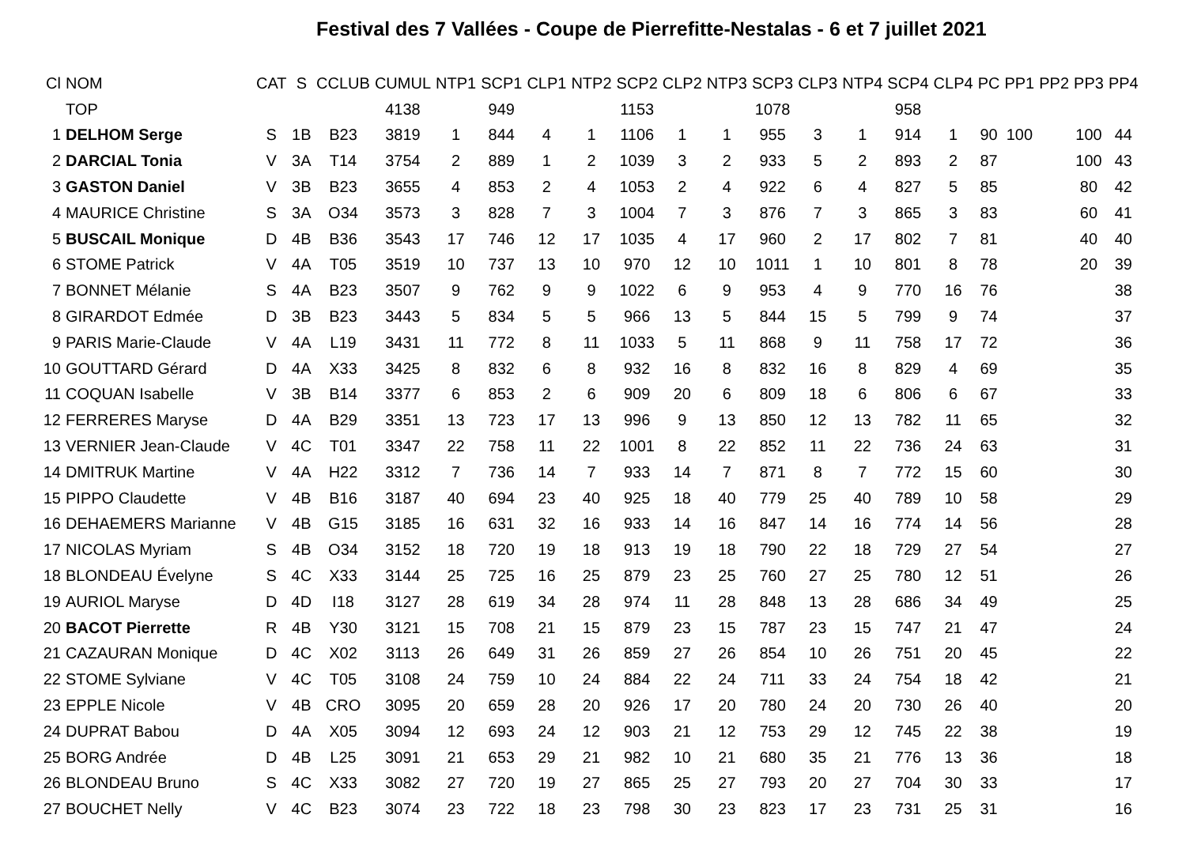Festival des 7 Vallées - Coupe de Pierrefitte-Nestalas - 6 et 7 juillet 2021
| Cl | NOM | CAT | S | CCLUB | CUMUL | NTP1 | SCP1 | CLP1 | NTP2 | SCP2 | CLP2 | NTP3 | SCP3 | CLP3 | NTP4 | SCP4 | CLP4 | PC | PP1 | PP2 | PP3 | PP4 |
| --- | --- | --- | --- | --- | --- | --- | --- | --- | --- | --- | --- | --- | --- | --- | --- | --- | --- | --- | --- | --- | --- | --- |
| | TOP | | | | 4138 | | 949 | | | 1153 | | | 1078 | | | 958 | | | | | | |
| 1 | DELHOM Serge | S | 1B | B23 | 3819 | 1 | 844 | 4 | 1 | 1106 | 1 | 1 | 955 | 3 | 1 | 914 | 1 | 90 | 100 | | 100 | 44 |
| 2 | DARCIAL Tonia | V | 3A | T14 | 3754 | 2 | 889 | 1 | 2 | 1039 | 3 | 2 | 933 | 5 | 2 | 893 | 2 | 87 | | | 100 | 43 |
| 3 | GASTON Daniel | V | 3B | B23 | 3655 | 4 | 853 | 2 | 4 | 1053 | 2 | 4 | 922 | 6 | 4 | 827 | 5 | 85 | | | 80 | 42 |
| 4 | MAURICE Christine | S | 3A | O34 | 3573 | 3 | 828 | 7 | 3 | 1004 | 7 | 3 | 876 | 7 | 3 | 865 | 3 | 83 | | | 60 | 41 |
| 5 | BUSCAIL Monique | D | 4B | B36 | 3543 | 17 | 746 | 12 | 17 | 1035 | 4 | 17 | 960 | 2 | 17 | 802 | 7 | 81 | | | 40 | 40 |
| 6 | STOME Patrick | V | 4A | T05 | 3519 | 10 | 737 | 13 | 10 | 970 | 12 | 10 | 1011 | 1 | 10 | 801 | 8 | 78 | | | 20 | 39 |
| 7 | BONNET Mélanie | S | 4A | B23 | 3507 | 9 | 762 | 9 | 9 | 1022 | 6 | 9 | 953 | 4 | 9 | 770 | 16 | 76 | | | | 38 |
| 8 | GIRARDOT Edmée | D | 3B | B23 | 3443 | 5 | 834 | 5 | 5 | 966 | 13 | 5 | 844 | 15 | 5 | 799 | 9 | 74 | | | | 37 |
| 9 | PARIS Marie-Claude | V | 4A | L19 | 3431 | 11 | 772 | 8 | 11 | 1033 | 5 | 11 | 868 | 9 | 11 | 758 | 17 | 72 | | | | 36 |
| 10 | GOUTTARD Gérard | D | 4A | X33 | 3425 | 8 | 832 | 6 | 8 | 932 | 16 | 8 | 832 | 16 | 8 | 829 | 4 | 69 | | | | 35 |
| 11 | COQUAN Isabelle | V | 3B | B14 | 3377 | 6 | 853 | 2 | 6 | 909 | 20 | 6 | 809 | 18 | 6 | 806 | 6 | 67 | | | | 33 |
| 12 | FERRERES Maryse | D | 4A | B29 | 3351 | 13 | 723 | 17 | 13 | 996 | 9 | 13 | 850 | 12 | 13 | 782 | 11 | 65 | | | | 32 |
| 13 | VERNIER Jean-Claude | V | 4C | T01 | 3347 | 22 | 758 | 11 | 22 | 1001 | 8 | 22 | 852 | 11 | 22 | 736 | 24 | 63 | | | | 31 |
| 14 | DMITRUK Martine | V | 4A | H22 | 3312 | 7 | 736 | 14 | 7 | 933 | 14 | 7 | 871 | 8 | 7 | 772 | 15 | 60 | | | | 30 |
| 15 | PIPPO Claudette | V | 4B | B16 | 3187 | 40 | 694 | 23 | 40 | 925 | 18 | 40 | 779 | 25 | 40 | 789 | 10 | 58 | | | | 29 |
| 16 | DEHAEMERS Marianne | V | 4B | G15 | 3185 | 16 | 631 | 32 | 16 | 933 | 14 | 16 | 847 | 14 | 16 | 774 | 14 | 56 | | | | 28 |
| 17 | NICOLAS Myriam | S | 4B | O34 | 3152 | 18 | 720 | 19 | 18 | 913 | 19 | 18 | 790 | 22 | 18 | 729 | 27 | 54 | | | | 27 |
| 18 | BLONDEAU Évelyne | S | 4C | X33 | 3144 | 25 | 725 | 16 | 25 | 879 | 23 | 25 | 760 | 27 | 25 | 780 | 12 | 51 | | | | 26 |
| 19 | AURIOL Maryse | D | 4D | I18 | 3127 | 28 | 619 | 34 | 28 | 974 | 11 | 28 | 848 | 13 | 28 | 686 | 34 | 49 | | | | 25 |
| 20 | BACOT Pierrette | R | 4B | Y30 | 3121 | 15 | 708 | 21 | 15 | 879 | 23 | 15 | 787 | 23 | 15 | 747 | 21 | 47 | | | | 24 |
| 21 | CAZAURAN Monique | D | 4C | X02 | 3113 | 26 | 649 | 31 | 26 | 859 | 27 | 26 | 854 | 10 | 26 | 751 | 20 | 45 | | | | 22 |
| 22 | STOME Sylviane | V | 4C | T05 | 3108 | 24 | 759 | 10 | 24 | 884 | 22 | 24 | 711 | 33 | 24 | 754 | 18 | 42 | | | | 21 |
| 23 | EPPLE Nicole | V | 4B | CRO | 3095 | 20 | 659 | 28 | 20 | 926 | 17 | 20 | 780 | 24 | 20 | 730 | 26 | 40 | | | | 20 |
| 24 | DUPRAT Babou | D | 4A | X05 | 3094 | 12 | 693 | 24 | 12 | 903 | 21 | 12 | 753 | 29 | 12 | 745 | 22 | 38 | | | | 19 |
| 25 | BORG Andrée | D | 4B | L25 | 3091 | 21 | 653 | 29 | 21 | 982 | 10 | 21 | 680 | 35 | 21 | 776 | 13 | 36 | | | | 18 |
| 26 | BLONDEAU Bruno | S | 4C | X33 | 3082 | 27 | 720 | 19 | 27 | 865 | 25 | 27 | 793 | 20 | 27 | 704 | 30 | 33 | | | | 17 |
| 27 | BOUCHET Nelly | V | 4C | B23 | 3074 | 23 | 722 | 18 | 23 | 798 | 30 | 23 | 823 | 17 | 23 | 731 | 25 | 31 | | | | 16 |